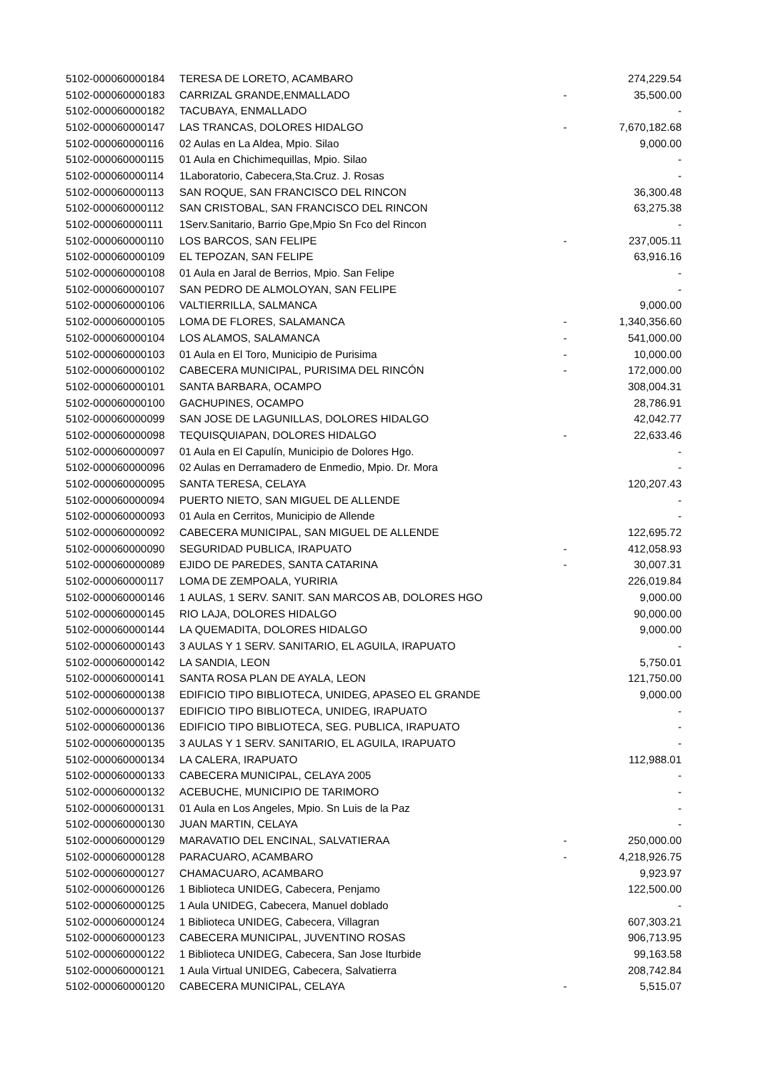| 5102-000060000184 | TERESA DE LORETO, ACAMBARO | | 274,229.54 |
| 5102-000060000183 | CARRIZAL GRANDE,ENMALLADO | - | 35,500.00 |
| 5102-000060000182 | TACUBAYA, ENMALLADO | | - |
| 5102-000060000147 | LAS TRANCAS, DOLORES HIDALGO | - | 7,670,182.68 |
| 5102-000060000116 | 02 Aulas en La Aldea, Mpio. Silao | | 9,000.00 |
| 5102-000060000115 | 01 Aula en Chichimequillas, Mpio. Silao | | - |
| 5102-000060000114 | 1Laboratorio, Cabecera,Sta.Cruz. J. Rosas | | - |
| 5102-000060000113 | SAN ROQUE, SAN FRANCISCO DEL RINCON | | 36,300.48 |
| 5102-000060000112 | SAN CRISTOBAL, SAN FRANCISCO DEL RINCON | | 63,275.38 |
| 5102-000060000111 | 1Serv.Sanitario, Barrio Gpe,Mpio Sn Fco del Rincon | | - |
| 5102-000060000110 | LOS BARCOS, SAN FELIPE | - | 237,005.11 |
| 5102-000060000109 | EL TEPOZAN, SAN FELIPE | | 63,916.16 |
| 5102-000060000108 | 01 Aula en Jaral de Berrios, Mpio. San Felipe | | - |
| 5102-000060000107 | SAN PEDRO DE ALMOLOYAN, SAN FELIPE | | - |
| 5102-000060000106 | VALTIERRILLA, SALMANCA | | 9,000.00 |
| 5102-000060000105 | LOMA DE FLORES, SALAMANCA | - | 1,340,356.60 |
| 5102-000060000104 | LOS ALAMOS, SALAMANCA | - | 541,000.00 |
| 5102-000060000103 | 01 Aula en El Toro, Municipio de Purisima | - | 10,000.00 |
| 5102-000060000102 | CABECERA MUNICIPAL, PURISIMA DEL RINCÓN | - | 172,000.00 |
| 5102-000060000101 | SANTA BARBARA, OCAMPO | | 308,004.31 |
| 5102-000060000100 | GACHUPINES, OCAMPO | | 28,786.91 |
| 5102-000060000099 | SAN JOSE DE LAGUNILLAS, DOLORES HIDALGO | | 42,042.77 |
| 5102-000060000098 | TEQUISQUIAPAN, DOLORES HIDALGO | - | 22,633.46 |
| 5102-000060000097 | 01 Aula en El Capulín, Municipio de Dolores Hgo. | | - |
| 5102-000060000096 | 02 Aulas en Derramadero de Enmedio, Mpio. Dr. Mora | | - |
| 5102-000060000095 | SANTA TERESA, CELAYA | | 120,207.43 |
| 5102-000060000094 | PUERTO NIETO, SAN MIGUEL DE ALLENDE | | - |
| 5102-000060000093 | 01 Aula en Cerritos, Municipio de Allende | | - |
| 5102-000060000092 | CABECERA MUNICIPAL, SAN MIGUEL DE ALLENDE | | 122,695.72 |
| 5102-000060000090 | SEGURIDAD PUBLICA, IRAPUATO | - | 412,058.93 |
| 5102-000060000089 | EJIDO DE PAREDES, SANTA CATARINA | - | 30,007.31 |
| 5102-000060000117 | LOMA DE ZEMPOALA, YURIRIA | | 226,019.84 |
| 5102-000060000146 | 1 AULAS, 1 SERV. SANIT. SAN MARCOS AB, DOLORES HGO | | 9,000.00 |
| 5102-000060000145 | RIO LAJA, DOLORES HIDALGO | | 90,000.00 |
| 5102-000060000144 | LA QUEMADITA, DOLORES HIDALGO | | 9,000.00 |
| 5102-000060000143 | 3 AULAS Y 1 SERV. SANITARIO, EL AGUILA, IRAPUATO | | - |
| 5102-000060000142 | LA SANDIA, LEON | | 5,750.01 |
| 5102-000060000141 | SANTA ROSA PLAN DE AYALA, LEON | | 121,750.00 |
| 5102-000060000138 | EDIFICIO TIPO BIBLIOTECA, UNIDEG, APASEO EL GRANDE | | 9,000.00 |
| 5102-000060000137 | EDIFICIO TIPO BIBLIOTECA, UNIDEG, IRAPUATO | | - |
| 5102-000060000136 | EDIFICIO TIPO BIBLIOTECA, SEG. PUBLICA, IRAPUATO | | - |
| 5102-000060000135 | 3 AULAS Y 1 SERV. SANITARIO, EL AGUILA, IRAPUATO | | - |
| 5102-000060000134 | LA CALERA, IRAPUATO | | 112,988.01 |
| 5102-000060000133 | CABECERA MUNICIPAL, CELAYA 2005 | | - |
| 5102-000060000132 | ACEBUCHE, MUNICIPIO DE TARIMORO | | - |
| 5102-000060000131 | 01 Aula en Los Angeles, Mpio. Sn Luis de la Paz | | - |
| 5102-000060000130 | JUAN MARTIN, CELAYA | | - |
| 5102-000060000129 | MARAVATIO DEL ENCINAL, SALVATIERAA | - | 250,000.00 |
| 5102-000060000128 | PARACUARO, ACAMBARO | - | 4,218,926.75 |
| 5102-000060000127 | CHAMACUARO, ACAMBARO | | 9,923.97 |
| 5102-000060000126 | 1 Biblioteca UNIDEG, Cabecera, Penjamo | | 122,500.00 |
| 5102-000060000125 | 1 Aula UNIDEG, Cabecera, Manuel doblado | | - |
| 5102-000060000124 | 1 Biblioteca UNIDEG, Cabecera, Villagran | | 607,303.21 |
| 5102-000060000123 | CABECERA MUNICIPAL, JUVENTINO ROSAS | | 906,713.95 |
| 5102-000060000122 | 1 Biblioteca UNIDEG, Cabecera, San Jose Iturbide | | 99,163.58 |
| 5102-000060000121 | 1 Aula Virtual UNIDEG, Cabecera, Salvatierra | | 208,742.84 |
| 5102-000060000120 | CABECERA MUNICIPAL, CELAYA | - | 5,515.07 |